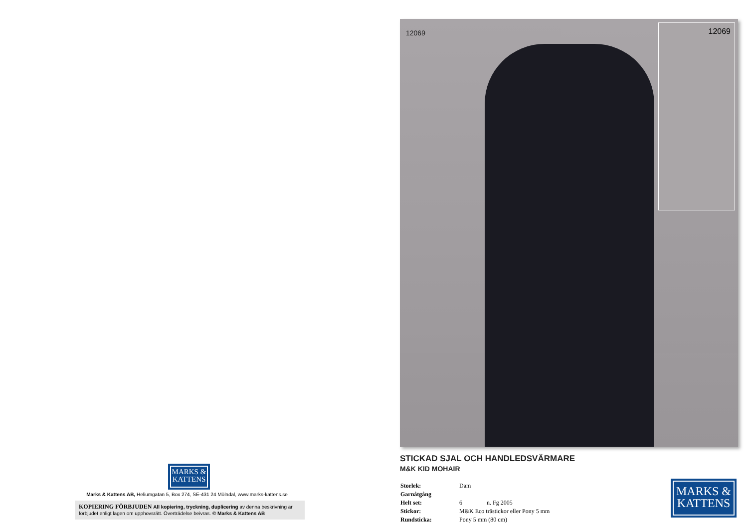MARKS &
KATTENS
Marks & Kattens AB, Heliumgatan 5, Box 274, SE-431 24 Mölndal, www.marks-kattens.se
KOPIERING FÖRBJUDEN All kopiering, tryckning, duplicering av denna beskrivning är förbjudet enligt lagen om upphovsrätt. Överträdelse beivras. © Marks & Kattens AB
12069
12069
STICKAD SJAL OCH HANDLEDSVÄRMARE
M&K KID MOHAIR
| Storlek: | Dam | |
| Garnåtgång | | |
| Helt set: | 6 | n. Fg 2005 |
| Stickor: | M&K Eco trästickor eller Pony 5 mm | |
| Rundsticka: | Pony 5 mm (80 cm) | |
MARKS &
KATTENS